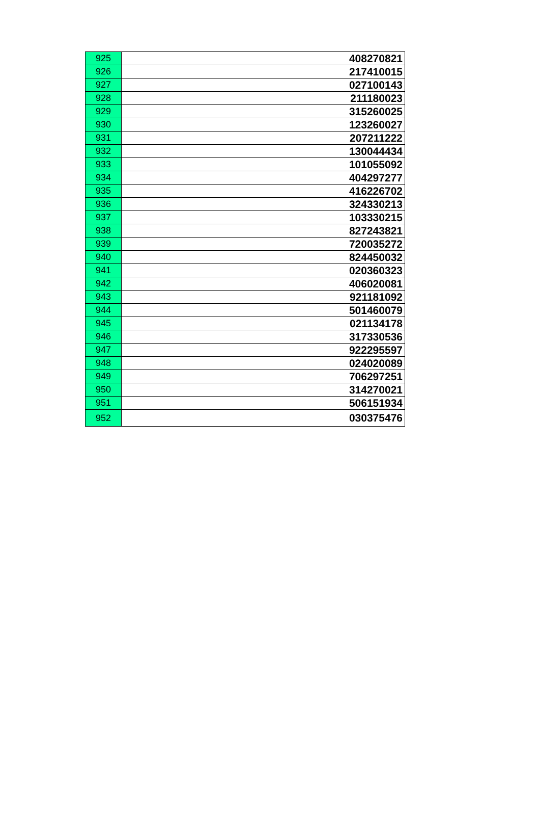| 925 | 408270821 |
| 926 | 217410015 |
| 927 | 027100143 |
| 928 | 211180023 |
| 929 | 315260025 |
| 930 | 123260027 |
| 931 | 207211222 |
| 932 | 130044434 |
| 933 | 101055092 |
| 934 | 404297277 |
| 935 | 416226702 |
| 936 | 324330213 |
| 937 | 103330215 |
| 938 | 827243821 |
| 939 | 720035272 |
| 940 | 824450032 |
| 941 | 020360323 |
| 942 | 406020081 |
| 943 | 921181092 |
| 944 | 501460079 |
| 945 | 021134178 |
| 946 | 317330536 |
| 947 | 922295597 |
| 948 | 024020089 |
| 949 | 706297251 |
| 950 | 314270021 |
| 951 | 506151934 |
| 952 | 030375476 |